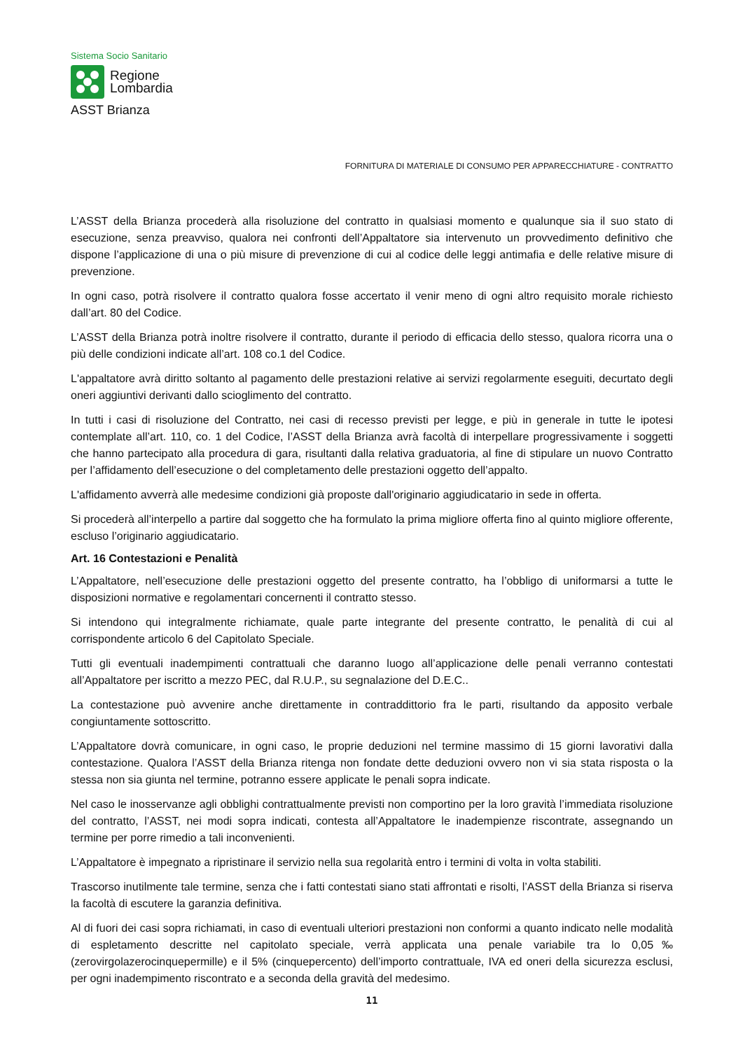Sistema Socio Sanitario
Regione
Lombardia
ASST Brianza
FORNITURA DI MATERIALE DI CONSUMO PER APPARECCHIATURE - CONTRATTO
L’ASST della Brianza procederà alla risoluzione del contratto in qualsiasi momento e qualunque sia il suo stato di esecuzione, senza preavviso, qualora nei confronti dell’Appaltatore sia intervenuto un provvedimento definitivo che dispone l’applicazione di una o più misure di prevenzione di cui al codice delle leggi antimafia e delle relative misure di prevenzione.
In ogni caso, potrà risolvere il contratto qualora fosse accertato il venir meno di ogni altro requisito morale richiesto dall’art. 80 del Codice.
L’ASST della Brianza potrà inoltre risolvere il contratto, durante il periodo di efficacia dello stesso, qualora ricorra una o più delle condizioni indicate all’art. 108 co.1 del Codice.
L'appaltatore avrà diritto soltanto al pagamento delle prestazioni relative ai servizi regolarmente eseguiti, decurtato degli oneri aggiuntivi derivanti dallo scioglimento del contratto.
In tutti i casi di risoluzione del Contratto, nei casi di recesso previsti per legge, e più in generale in tutte le ipotesi contemplate all’art. 110, co. 1 del Codice, l’ASST della Brianza avrà facoltà di interpellare progressivamente i soggetti che hanno partecipato alla procedura di gara, risultanti dalla relativa graduatoria, al fine di stipulare un nuovo Contratto per l’affidamento dell’esecuzione o del completamento delle prestazioni oggetto dell’appalto.
L'affidamento avverrà alle medesime condizioni già proposte dall'originario aggiudicatario in sede in offerta.
Si procederà all’interpello a partire dal soggetto che ha formulato la prima migliore offerta fino al quinto migliore offerente, escluso l’originario aggiudicatario.
Art. 16 Contestazioni e Penalità
L’Appaltatore, nell’esecuzione delle prestazioni oggetto del presente contratto, ha l’obbligo di uniformarsi a tutte le disposizioni normative e regolamentari concernenti il contratto stesso.
Si intendono qui integralmente richiamate, quale parte integrante del presente contratto, le penalità di cui al corrispondente articolo 6 del Capitolato Speciale.
Tutti gli eventuali inadempimenti contrattuali che daranno luogo all’applicazione delle penali verranno contestati all’Appaltatore per iscritto a mezzo PEC, dal R.U.P., su segnalazione del D.E.C..
La contestazione può avvenire anche direttamente in contraddittorio fra le parti, risultando da apposito verbale congiuntamente sottoscritto.
L’Appaltatore dovrà comunicare, in ogni caso, le proprie deduzioni nel termine massimo di 15 giorni lavorativi dalla contestazione. Qualora l’ASST della Brianza ritenga non fondate dette deduzioni ovvero non vi sia stata risposta o la stessa non sia giunta nel termine, potranno essere applicate le penali sopra indicate.
Nel caso le inosservanze agli obblighi contrattualmente previsti non comportino per la loro gravità l’immediata risoluzione del contratto, l’ASST, nei modi sopra indicati, contesta all’Appaltatore le inadempienze riscontrate, assegnando un termine per porre rimedio a tali inconvenienti.
L’Appaltatore è impegnato a ripristinare il servizio nella sua regolarità entro i termini di volta in volta stabiliti.
Trascorso inutilmente tale termine, senza che i fatti contestati siano stati affrontati e risolti, l’ASST della Brianza si riserva la facoltà di escutere la garanzia definitiva.
Al di fuori dei casi sopra richiamati, in caso di eventuali ulteriori prestazioni non conformi a quanto indicato nelle modalità di espletamento descritte nel capitolato speciale, verrà applicata una penale variabile tra lo 0,05‰ (zerovirgolazerocinquepermille) e il 5% (cinquepercento) dell’importo contrattuale, IVA ed oneri della sicurezza esclusi, per ogni inadempimento riscontrato e a seconda della gravità del medesimo.
11